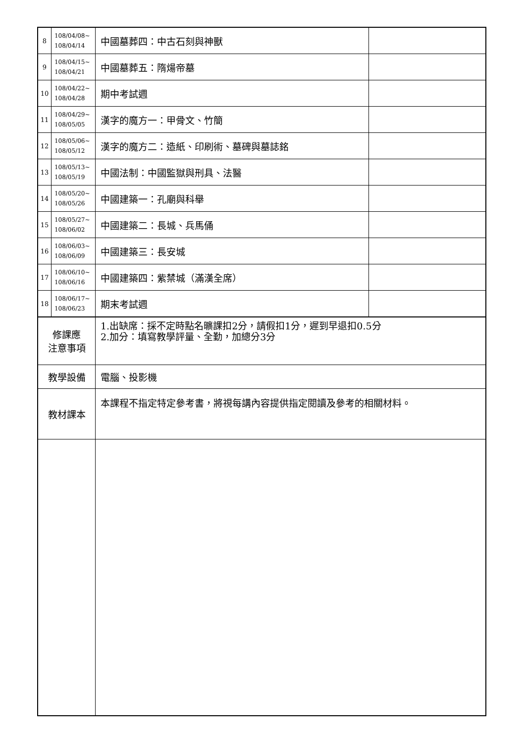| 8 | 108/04/08~ 108/04/14 | 中國墓葬四：中古石刻與神獸 | |
| 9 | 108/04/15~ 108/04/21 | 中國墓葬五：隋煬帝墓 | |
| 10 | 108/04/22~ 108/04/28 | 期中考試週 | |
| 11 | 108/04/29~ 108/05/05 | 漢字的魔方一：甲骨文、竹簡 | |
| 12 | 108/05/06~ 108/05/12 | 漢字的魔方二：造紙、印刷術、墓碑與墓誌銘 | |
| 13 | 108/05/13~ 108/05/19 | 中國法制：中國監獄與刑具、法醫 | |
| 14 | 108/05/20~ 108/05/26 | 中國建築一：孔廟與科舉 | |
| 15 | 108/05/27~ 108/06/02 | 中國建築二：長城、兵馬俑 | |
| 16 | 108/06/03~ 108/06/09 | 中國建築三：長安城 | |
| 17 | 108/06/10~ 108/06/16 | 中國建築四：紫禁城（滿漢全席） | |
| 18 | 108/06/17~ 108/06/23 | 期末考試週 | |
| 修課應 注意事項 | | 1.出缺席：採不定時點名曠課扣2分，請假扣1分，遲到早退扣0.5分 2.加分：填寫教學評量、全勤，加總分3分 | |
| 教學設備 | | 電腦、投影機 | |
| 教材課本 | | 本課程不指定特定參考書，將視每講內容提供指定閱讀及參考的相關材料。 | |